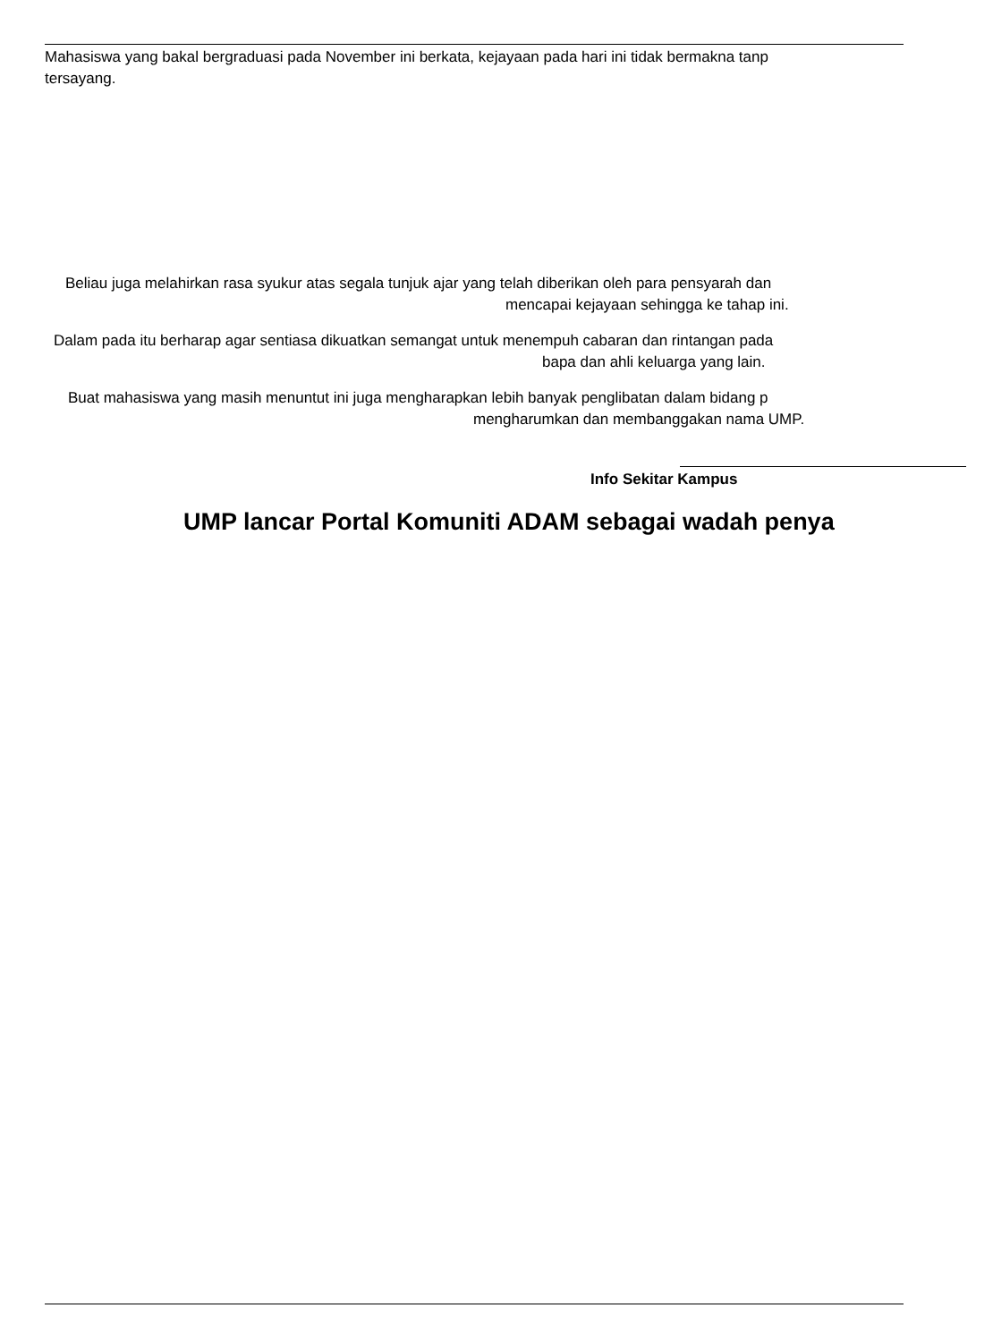Mahasiswa yang bakal bergraduasi pada November ini berkata, kejayaan pada hari ini tidak bermakna tanp
tersayang.
Beliau juga melahirkan rasa syukur atas segala tunjuk ajar yang telah diberikan oleh para pensyarah dan
mencapai kejayaan sehingga ke tahap ini.
Dalam pada itu berharap agar sentiasa dikuatkan semangat untuk menempuh cabaran dan rintangan pada
bapa dan ahli keluarga yang lain.
Buat mahasiswa yang masih menuntut ini juga mengharapkan lebih banyak penglibatan dalam bidang p
mengharumkan dan membanggakan nama UMP.
Info Sekitar Kampus
UMP lancar Portal Komuniti ADAM sebagai wadah penya